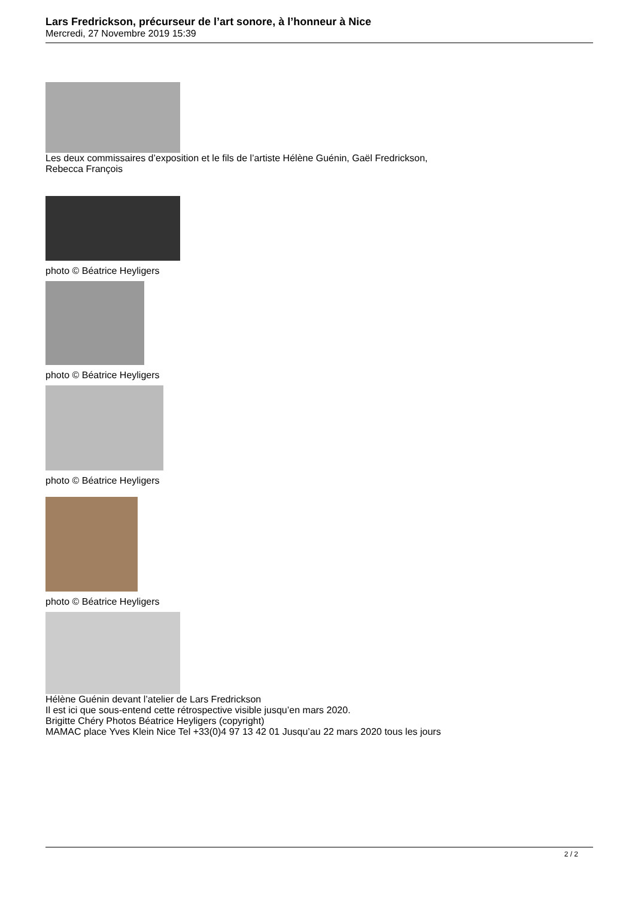Lars Fredrickson, précurseur de l’art sonore, à l’honneur à Nice
Mercredi, 27 Novembre 2019 15:39
Les deux commissaires d’exposition et le fils de l’artiste Hélène Guénin, Gaël Fredrickson,
Rebecca François
photo © Béatrice Heyligers
photo © Béatrice Heyligers
photo © Béatrice Heyligers
photo © Béatrice Heyligers
Hélène Guénin devant l’atelier de Lars Fredrickson
Il est ici que sous-entend cette rétrospective visible jusqu’en mars 2020.
Brigitte Chéry Photos Béatrice Heyligers (copyright)
MAMAC place Yves Klein Nice Tel +33(0)4 97 13 42 01 Jusqu’au 22 mars 2020 tous les jours
2 / 2